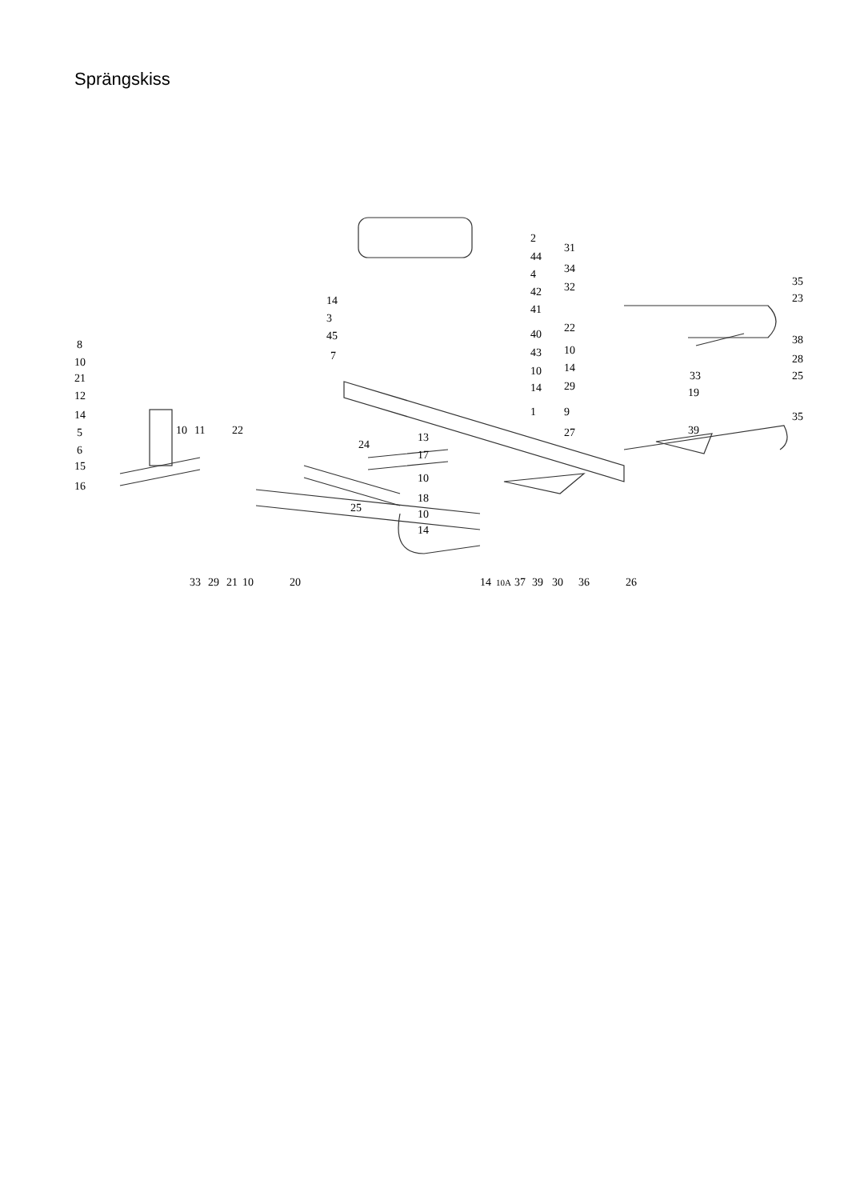Sprängskiss
2
44
4
42
41
40
43
10
14
14
3
45
7
1
31
34
32
22
10
14
29
9
27
35
23
38
28
25
35
33
19
39
8
10
21
12
14
5
6
15
16
10
11
22
24
13
17
10
18
10
14
25
33
29
21
10
20
14
10A
37
39
30
36
26